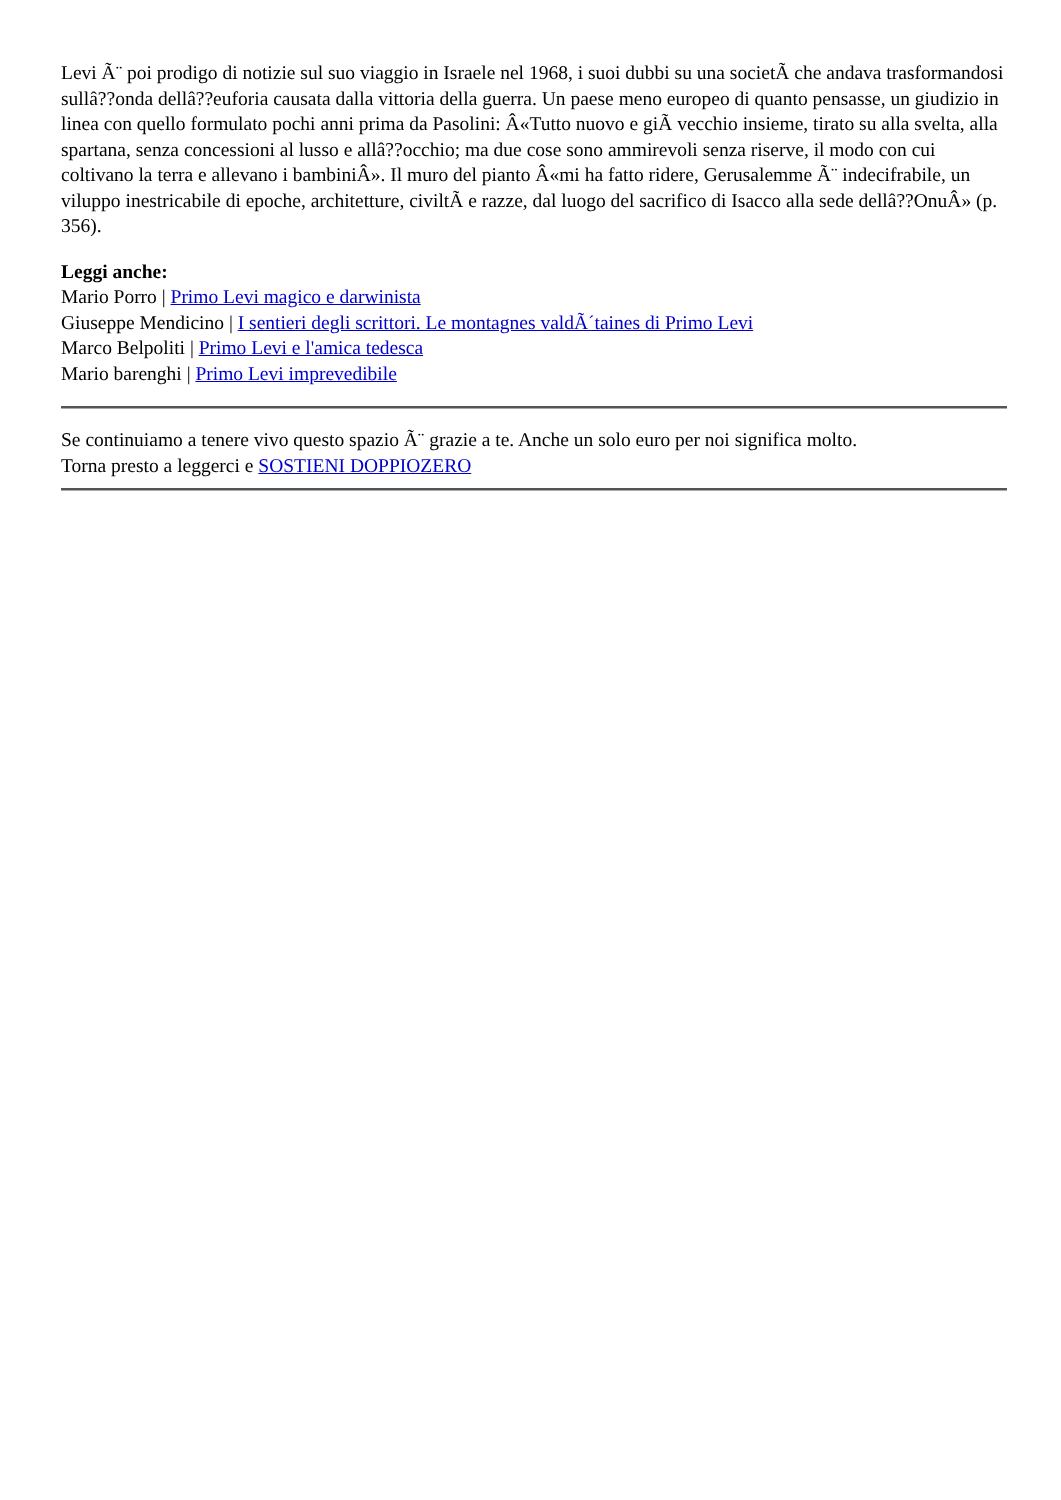Levi Ã¨ poi prodigo di notizie sul suo viaggio in Israele nel 1968, i suoi dubbi su una societÃ che andava trasformandosi sullâ??onda dellâ??euforia causata dalla vittoria della guerra. Un paese meno europeo di quanto pensasse, un giudizio in linea con quello formulato pochi anni prima da Pasolini: Â«Tutto nuovo e giÃ vecchio insieme, tirato su alla svelta, alla spartana, senza concessioni al lusso e allâ??occhio; ma due cose sono ammirevoli senza riserve, il modo con cui coltivano la terra e allevano i bambiniÂ». Il muro del pianto Â«mi ha fatto ridere, Gerusalemme Ã¨ indecifrabile, un viluppo inestricabile di epoche, architetture, civiltÃ e razze, dal luogo del sacrifico di Isacco alla sede dellâ??OnuÂ» (p. 356).
Leggi anche:
Mario Porro | Primo Levi magico e darwinista
Giuseppe Mendicino | I sentieri degli scrittori. Le montagnes valdÃ´taines di Primo Levi
Marco Belpoliti | Primo Levi e l'amica tedesca
Mario barenghi | Primo Levi imprevedibile
Se continuiamo a tenere vivo questo spazio Ã¨ grazie a te. Anche un solo euro per noi significa molto.
Torna presto a leggerci e SOSTIENI DOPPIOZERO